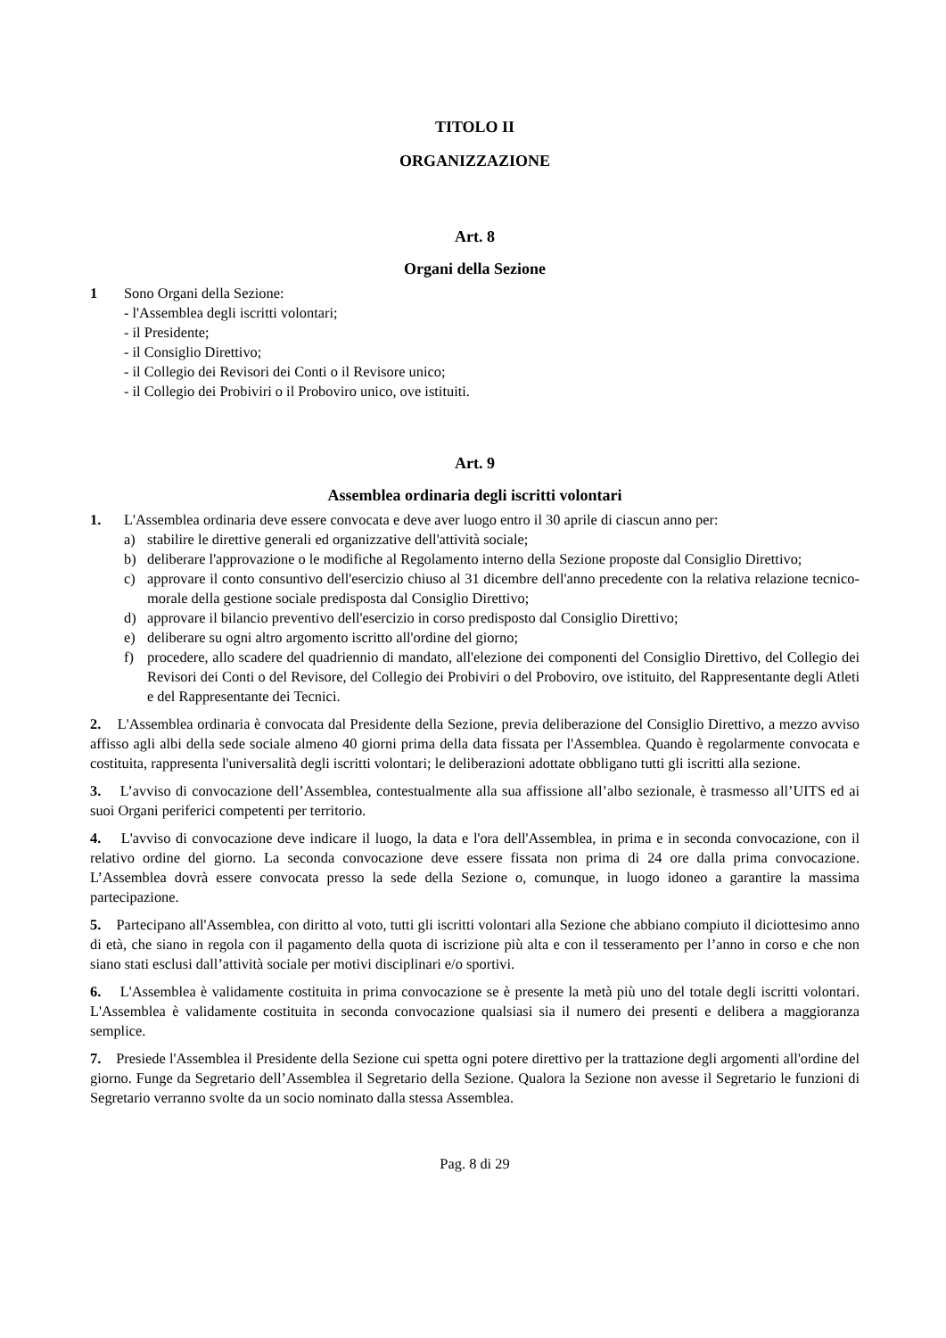TITOLO II
ORGANIZZAZIONE
Art. 8
Organi della Sezione
1 Sono Organi della Sezione:
- l'Assemblea degli iscritti volontari;
- il Presidente;
- il Consiglio Direttivo;
- il Collegio dei Revisori dei Conti o il Revisore unico;
- il Collegio dei Probiviri o il Proboviro unico, ove istituiti.
Art. 9
Assemblea ordinaria degli iscritti volontari
1. L'Assemblea ordinaria deve essere convocata e deve aver luogo entro il 30 aprile di ciascun anno per:
a) stabilire le direttive generali ed organizzative dell'attività sociale;
b) deliberare l'approvazione o le modifiche al Regolamento interno della Sezione proposte dal Consiglio Direttivo;
c) approvare il conto consuntivo dell'esercizio chiuso al 31 dicembre dell'anno precedente con la relativa relazione tecnico-morale della gestione sociale predisposta dal Consiglio Direttivo;
d) approvare il bilancio preventivo dell'esercizio in corso predisposto dal Consiglio Direttivo;
e) deliberare su ogni altro argomento iscritto all'ordine del giorno;
f) procedere, allo scadere del quadriennio di mandato, all'elezione dei componenti del Consiglio Direttivo, del Collegio dei Revisori dei Conti o del Revisore, del Collegio dei Probiviri o del Proboviro, ove istituito, del Rappresentante degli Atleti e del Rappresentante dei Tecnici.
2. L'Assemblea ordinaria è convocata dal Presidente della Sezione, previa deliberazione del Consiglio Direttivo, a mezzo avviso affisso agli albi della sede sociale almeno 40 giorni prima della data fissata per l'Assemblea. Quando è regolarmente convocata e costituita, rappresenta l'universalità degli iscritti volontari; le deliberazioni adottate obbligano tutti gli iscritti alla sezione.
3. L’avviso di convocazione dell’Assemblea, contestualmente alla sua affissione all’albo sezionale, è trasmesso all’UITS ed ai suoi Organi periferici competenti per territorio.
4. L'avviso di convocazione deve indicare il luogo, la data e l'ora dell'Assemblea, in prima e in seconda convocazione, con il relativo ordine del giorno. La seconda convocazione deve essere fissata non prima di 24 ore dalla prima convocazione. L’Assemblea dovrà essere convocata presso la sede della Sezione o, comunque, in luogo idoneo a garantire la massima partecipazione.
5. Partecipano all'Assemblea, con diritto al voto, tutti gli iscritti volontari alla Sezione che abbiano compiuto il diciottesimo anno di età, che siano in regola con il pagamento della quota di iscrizione più alta e con il tesseramento per l’anno in corso e che non siano stati esclusi dall’attività sociale per motivi disciplinari e/o sportivi.
6. L'Assemblea è validamente costituita in prima convocazione se è presente la metà più uno del totale degli iscritti volontari. L'Assemblea è validamente costituita in seconda convocazione qualsiasi sia il numero dei presenti e delibera a maggioranza semplice.
7. Presiede l'Assemblea il Presidente della Sezione cui spetta ogni potere direttivo per la trattazione degli argomenti all'ordine del giorno. Funge da Segretario dell’Assemblea il Segretario della Sezione. Qualora la Sezione non avesse il Segretario le funzioni di Segretario verranno svolte da un socio nominato dalla stessa Assemblea.
Pag. 8 di 29